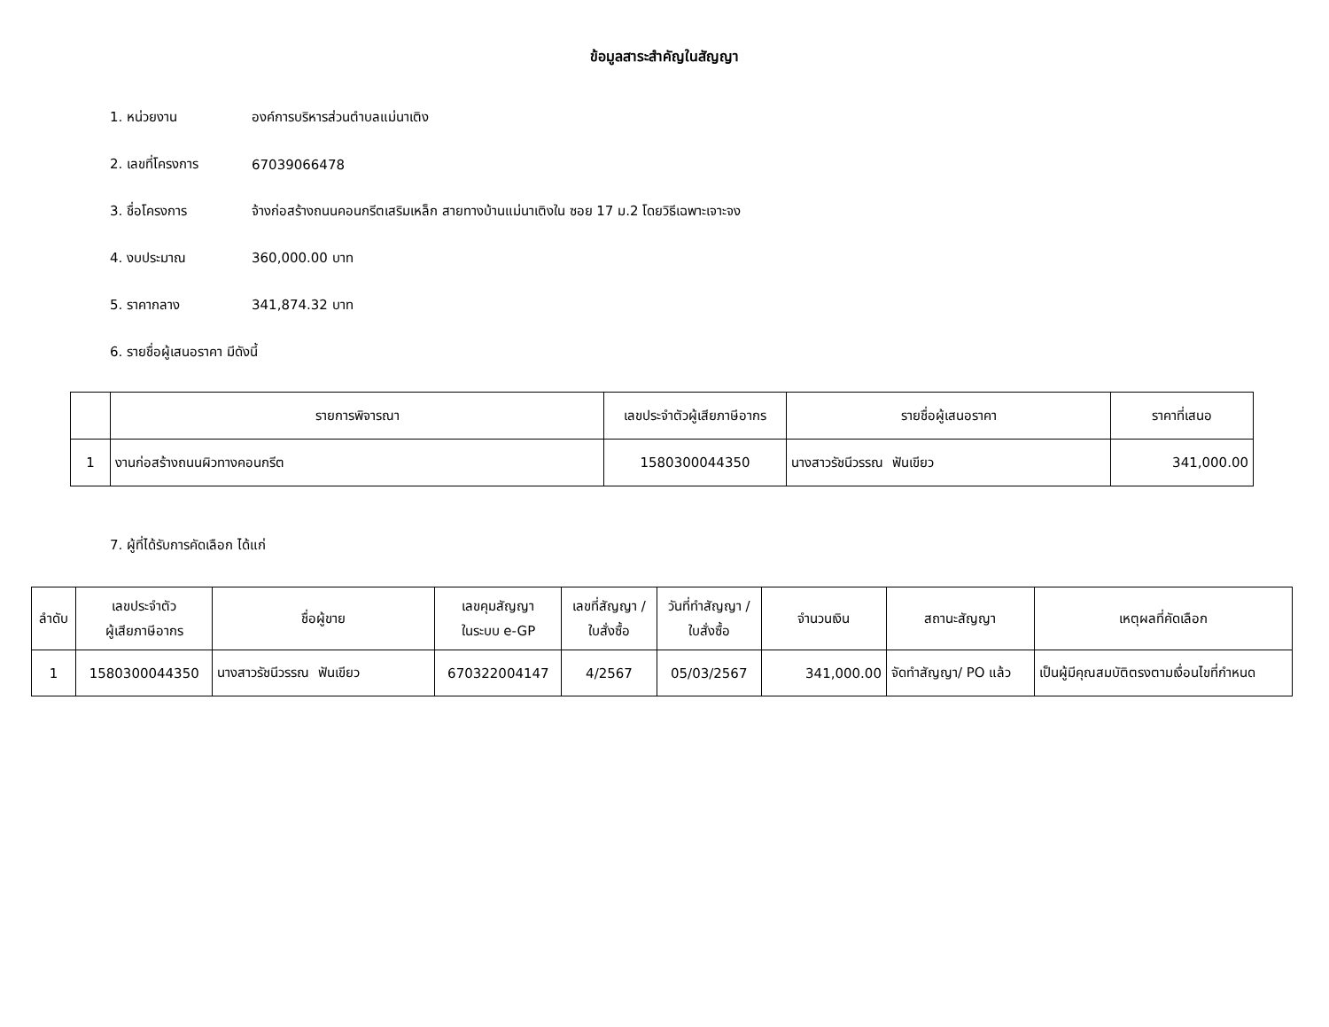ข้อมูลสาระสำคัญในสัญญา
1. หน่วยงาน องค์การบริหารส่วนตำบลแม่นาเติง
2. เลขที่โครงการ 67039066478
3. ชื่อโครงการ
จ้างก่อสร้างถนนคอนกรีตเสริมเหล็ก สายทางบ้านแม่นาเติงใน ซอย 17 ม.2 โดยวิธีเฉพาะเจาะจง
4. งบประมาณ 360,000.00 บาท
5. ราคากลาง 341,874.32 บาท
6. รายชื่อผู้เสนอราคา มีดังนี้
| | รายการพิจารณา | เลขประจำตัวผู้เสียภาษีอากร | รายชื่อผู้เสนอราคา | ราคาที่เสนอ |
| --- | --- | --- | --- | --- |
| 1 | งานก่อสร้างถนนผิวทางคอนกรีต | 1580300044350 | นางสาวรัชนีวรรณ ฟันเขียว | 341,000.00 |
7. ผู้ที่ได้รับการคัดเลือก ได้แก่
| ลำดับ | เลขประจำตัว ผู้เสียภาษีอากร | ชื่อผู้ขาย | เลขคุมสัญญา ในระบบ e-GP | เลขที่สัญญา / ใบสั่งซื้อ | วันที่ทำสัญญา / ใบสั่งซื้อ | จำนวนเงิน | สถานะสัญญา | เหตุผลที่คัดเลือก |
| --- | --- | --- | --- | --- | --- | --- | --- | --- |
| 1 | 1580300044350 | นางสาวรัชนีวรรณ ฟันเขียว | 670322004147 | 4/2567 | 05/03/2567 | 341,000.00 | จัดทำสัญญา/ PO แล้ว | เป็นผู้มีคุณสมบัติตรงตามเงื่อนไขที่กำหนด |